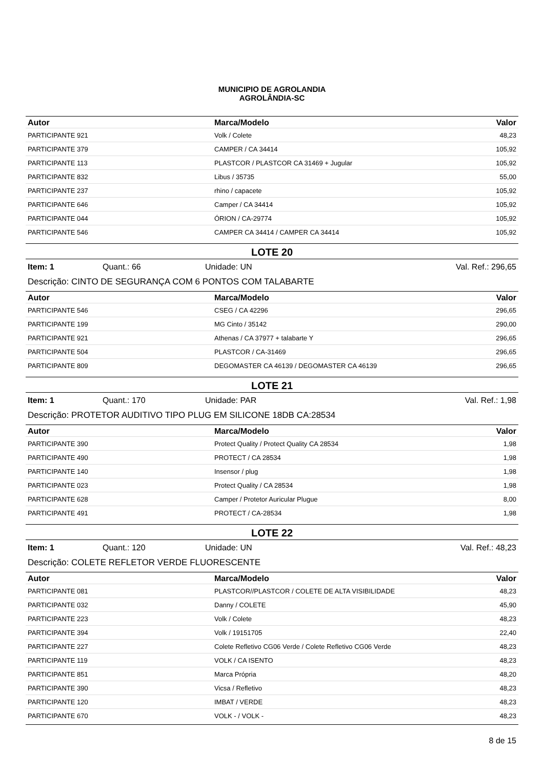MUNICIPIO DE AGROLANDIA
AGROLÂNDIA-SC
| Autor | Marca/Modelo | Valor |
| --- | --- | --- |
| PARTICIPANTE 921 | Volk / Colete | 48,23 |
| PARTICIPANTE 379 | CAMPER / CA 34414 | 105,92 |
| PARTICIPANTE 113 | PLASTCOR / PLASTCOR CA 31469 + Jugular | 105,92 |
| PARTICIPANTE 832 | Libus / 35735 | 55,00 |
| PARTICIPANTE 237 | rhino / capacete | 105,92 |
| PARTICIPANTE 646 | Camper / CA 34414 | 105,92 |
| PARTICIPANTE 044 | ÓRION / CA-29774 | 105,92 |
| PARTICIPANTE 546 | CAMPER CA 34414 / CAMPER CA 34414 | 105,92 |
LOTE 20
Item: 1 Quant.: 66 Unidade: UN Val. Ref.: 296,65
Descrição: CINTO DE SEGURANÇA COM 6 PONTOS COM TALABARTE
| Autor | Marca/Modelo | Valor |
| --- | --- | --- |
| PARTICIPANTE 546 | CSEG / CA 42296 | 296,65 |
| PARTICIPANTE 199 | MG Cinto / 35142 | 290,00 |
| PARTICIPANTE 921 | Athenas / CA 37977 + talabarte Y | 296,65 |
| PARTICIPANTE 504 | PLASTCOR / CA-31469 | 296,65 |
| PARTICIPANTE 809 | DEGOMASTER CA 46139 / DEGOMASTER CA 46139 | 296,65 |
LOTE 21
Item: 1 Quant.: 170 Unidade: PAR Val. Ref.: 1,98
Descrição: PROTETOR AUDITIVO TIPO PLUG EM SILICONE 18DB CA:28534
| Autor | Marca/Modelo | Valor |
| --- | --- | --- |
| PARTICIPANTE 390 | Protect Quality / Protect Quality CA 28534 | 1,98 |
| PARTICIPANTE 490 | PROTECT / CA 28534 | 1,98 |
| PARTICIPANTE 140 | Insensor / plug | 1,98 |
| PARTICIPANTE 023 | Protect Quality / CA 28534 | 1,98 |
| PARTICIPANTE 628 | Camper / Protetor Auricular Plugue | 8,00 |
| PARTICIPANTE 491 | PROTECT / CA-28534 | 1,98 |
LOTE 22
Item: 1 Quant.: 120 Unidade: UN Val. Ref.: 48,23
Descrição: COLETE REFLETOR VERDE FLUORESCENTE
| Autor | Marca/Modelo | Valor |
| --- | --- | --- |
| PARTICIPANTE 081 | PLASTCOR//PLASTCOR / COLETE DE ALTA VISIBILIDADE | 48,23 |
| PARTICIPANTE 032 | Danny / COLETE | 45,90 |
| PARTICIPANTE 223 | Volk / Colete | 48,23 |
| PARTICIPANTE 394 | Volk / 19151705 | 22,40 |
| PARTICIPANTE 227 | Colete Refletivo CG06 Verde / Colete Refletivo CG06 Verde | 48,23 |
| PARTICIPANTE 119 | VOLK / CA ISENTO | 48,23 |
| PARTICIPANTE 851 | Marca Própria | 48,20 |
| PARTICIPANTE 390 | Vicsa / Refletivo | 48,23 |
| PARTICIPANTE 120 | IMBAT / VERDE | 48,23 |
| PARTICIPANTE 670 | VOLK - / VOLK - | 48,23 |
8 de 15